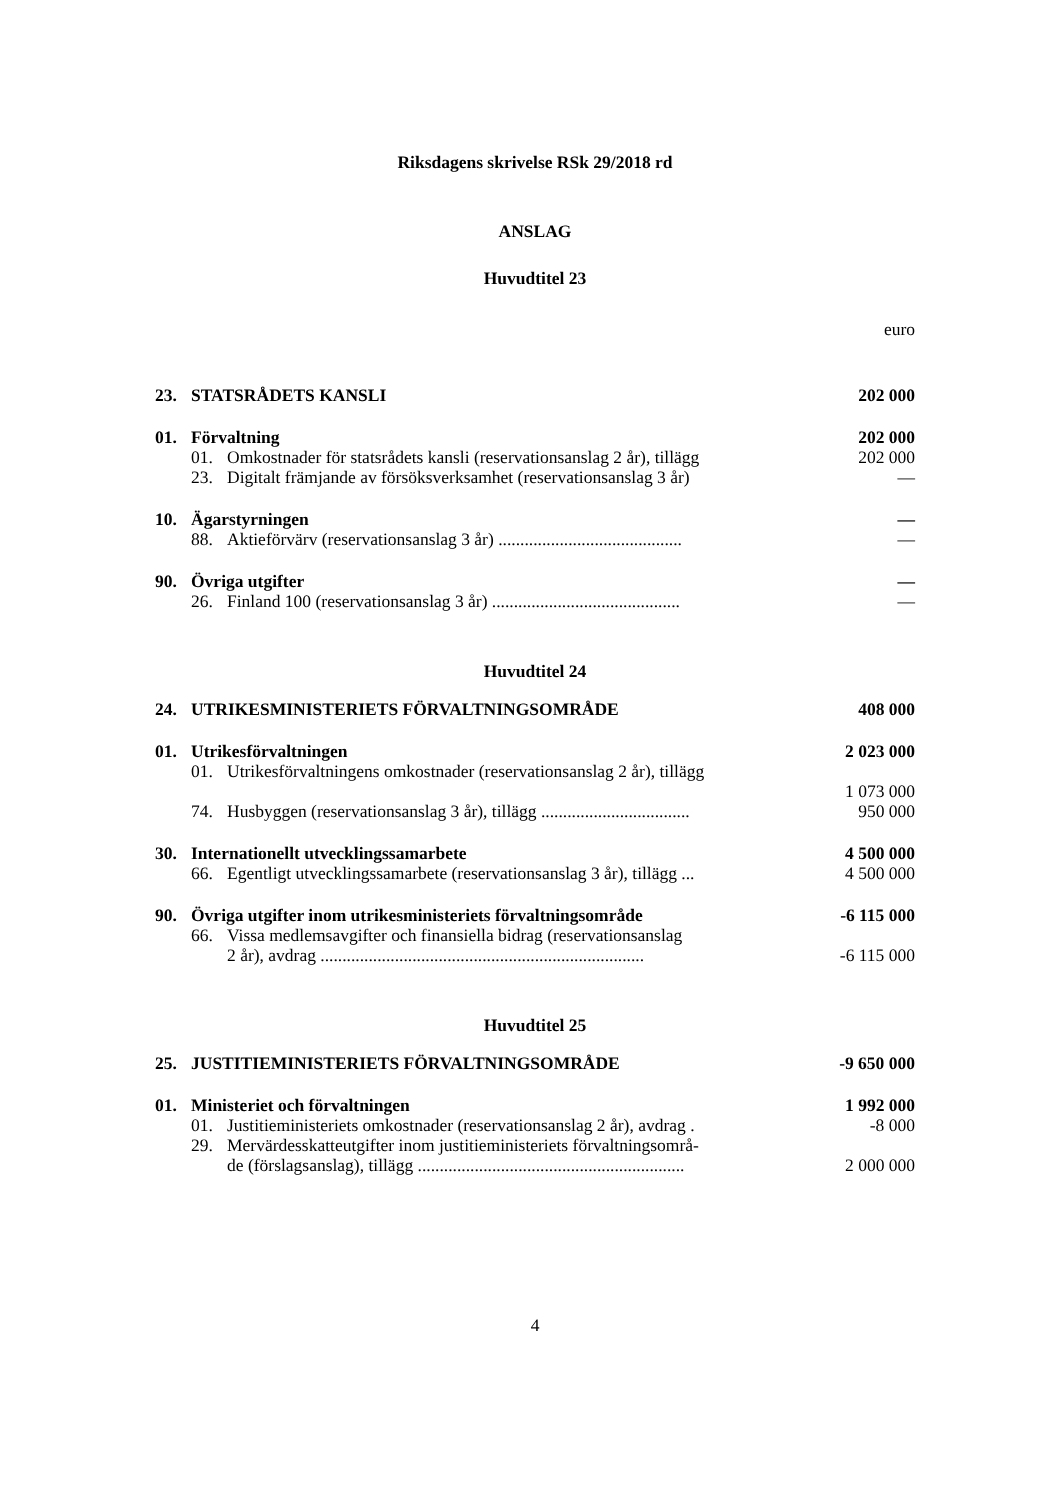Riksdagens skrivelse RSk 29/2018 rd
ANSLAG
Huvudtitel 23
euro
| 23. | STATSRÅDETS KANSLI | | 202 000 |
| 01. | Förvaltning | | 202 000 |
| | 01. | Omkostnader för statsrådets kansli (reservationsanslag 2 år), tillägg | 202 000 |
| | 23. | Digitalt främjande av försöksverksamhet (reservationsanslag 3 år) | — |
| 10. | Ägarstyrningen | | — |
| | 88. | Aktieförvärv (reservationsanslag 3 år) .......................................... | — |
| 90. | Övriga utgifter | | — |
| | 26. | Finland 100 (reservationsanslag 3 år) ........................................... | — |
| Huvudtitel 24 | | | |
| 24. | UTRIKESMINISTERIETS FÖRVALTNINGSOMRÅDE | | 408 000 |
| 01. | Utrikesförvaltningen | | 2 023 000 |
| | 01. | Utrikesförvaltningens omkostnader (reservationsanslag 2 år), tillägg | 1 073 000 |
| | 74. | Husbyggen (reservationsanslag 3 år), tillägg .................................. | 950 000 |
| 30. | Internationellt utvecklingssamarbete | | 4 500 000 |
| | 66. | Egentligt utvecklingssamarbete (reservationsanslag 3 år), tillägg ... | 4 500 000 |
| 90. | Övriga utgifter inom utrikesministeriets förvaltningsområde | | -6 115 000 |
| | 66. | Vissa medlemsavgifter och finansiella bidrag (reservationsanslag 2 år), avdrag .......................................................................... | -6 115 000 |
| Huvudtitel 25 | | | |
| 25. | JUSTITIEMINISTERIETS FÖRVALTNINGSOMRÅDE | | -9 650 000 |
| 01. | Ministeriet och förvaltningen | | 1 992 000 |
| | 01. | Justitieministeriets omkostnader (reservationsanslag 2 år), avdrag . | -8 000 |
| | 29. | Mervärdesskatteutgifter inom justitieministeriets förvaltningsområ- de (förslagsanslag), tillägg ............................................................. | 2 000 000 |
4